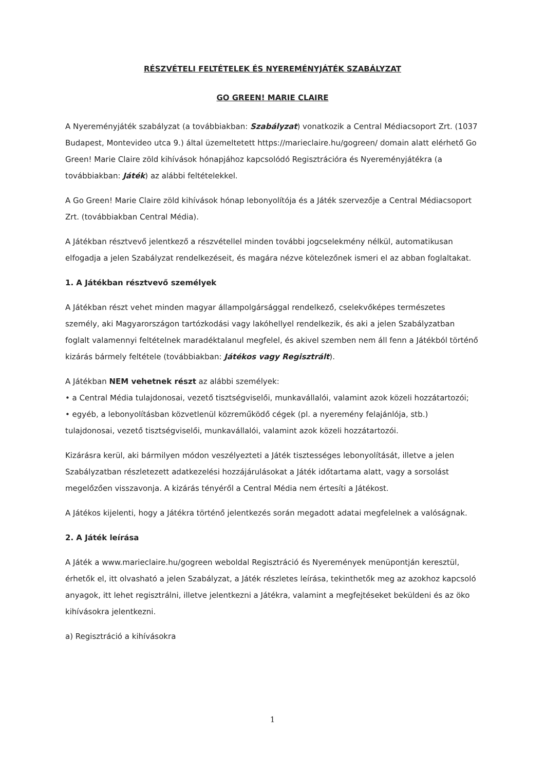RÉSZVÉTELI FELTÉTELEK ÉS NYEREMÉNYJÁTÉK SZABÁLYZAT
GO GREEN! MARIE CLAIRE
A Nyereményjáték szabályzat (a továbbiakban: Szabályzat) vonatkozik a Central Médiacsoport Zrt. (1037 Budapest, Montevideo utca 9.) által üzemeltetett https://marieclaire.hu/gogreen/ domain alatt elérhető Go Green! Marie Claire zöld kihívások hónapjához kapcsolódó Regisztrációra és Nyereményjátékra (a továbbiakban: Játék) az alábbi feltételekkel.
A Go Green! Marie Claire zöld kihívások hónap lebonyolítója és a Játék szervezője a Central Médiacsoport Zrt. (továbbiakban Central Média).
A Játékban résztvevő jelentkező a részvétellel minden további jogcselekmény nélkül, automatikusan elfogadja a jelen Szabályzat rendelkezéseit, és magára nézve kötelezőnek ismeri el az abban foglaltakat.
1. A Játékban résztvevő személyek
A Játékban részt vehet minden magyar állampolgársággal rendelkező, cselekvőképes természetes személy, aki Magyarországon tartózkodási vagy lakóhellyel rendelkezik, és aki a jelen Szabályzatban foglalt valamennyi feltételnek maradéktalanul megfelel, és akivel szemben nem áll fenn a Játékból történő kizárás bármely feltétele (továbbiakban: Játékos vagy Regisztrált).
A Játékban NEM vehetnek részt az alábbi személyek:
• a Central Média tulajdonosai, vezető tisztségviselői, munkavállalói, valamint azok közeli hozzátartozói;
• egyéb, a lebonyolításban közvetlenül közreműködő cégek (pl. a nyeremény felajánlója, stb.) tulajdonosai, vezető tisztségviselői, munkavállalói, valamint azok közeli hozzátartozói.
Kizárásra kerül, aki bármilyen módon veszélyezteti a Játék tisztességes lebonyolítását, illetve a jelen Szabályzatban részletezett adatkezelési hozzájárulásokat a Játék időtartama alatt, vagy a sorsolást megelőzően visszavonja. A kizárás tényéről a Central Média nem értesíti a Játékost.
A Játékos kijelenti, hogy a Játékra történő jelentkezés során megadott adatai megfelelnek a valóságnak.
2. A Játék leírása
A Játék a www.marieclaire.hu/gogreen weboldal Regisztráció és Nyeremények menüpontján keresztül, érhetők el, itt olvasható a jelen Szabályzat, a Játék részletes leírása, tekinthetők meg az azokhoz kapcsoló anyagok, itt lehet regisztrálni, illetve jelentkezni a Játékra, valamint a megfejtéseket beküldeni és az öko kihívásokra jelentkezni.
a) Regisztráció a kihívásokra
1